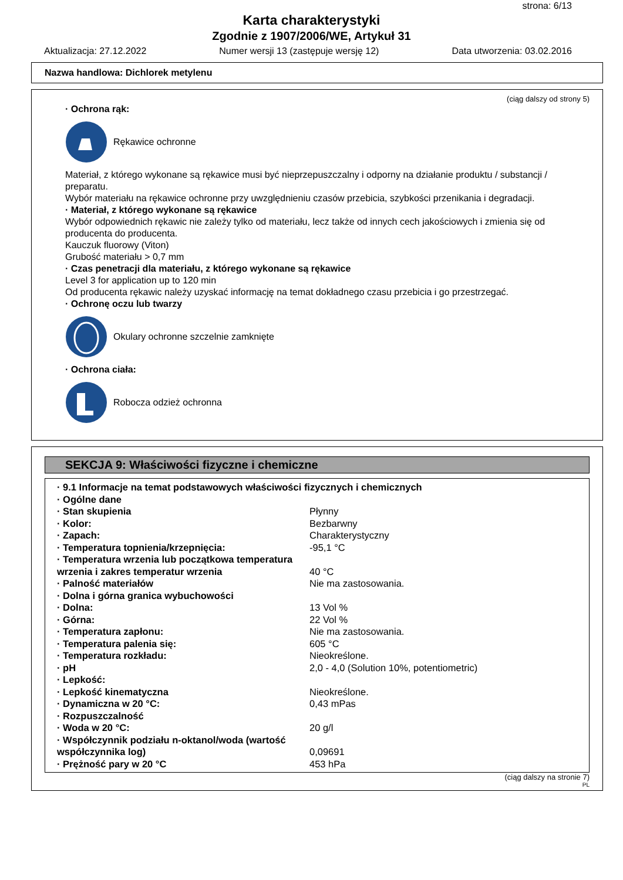strona: 6/13
Karta charakterystyki
Zgodnie z 1907/2006/WE, Artykuł 31
Aktualizacja: 27.12.2022 Numer wersji 13 (zastępuje wersję 12) Data utworzenia: 03.02.2016
Nazwa handlowa: Dichlorek metylenu
(ciąg dalszy od strony 5)
· Ochrona rąk:
Rękawice ochronne
Materiał, z którego wykonane są rękawice musi być nieprzepuszczalny i odporny na działanie produktu / substancji / preparatu.
Wybór materiału na rękawice ochronne przy uwzględnieniu czasów przebicia, szybkości przenikania i degradacji.
· Materiał, z którego wykonane są rękawice
Wybór odpowiednich rękawic nie zależy tylko od materiału, lecz także od innych cech jakościowych i zmienia się od producenta do producenta.
Kauczuk fluorowy (Viton)
Grubość materiału > 0,7 mm
· Czas penetracji dla materiału, z którego wykonane są rękawice
Level 3 for application up to 120 min
Od producenta rękawic należy uzyskać informację na temat dokładnego czasu przebicia i go przestrzegać.
· Ochronę oczu lub twarzy
Okulary ochronne szczelnie zamknięte
· Ochrona ciała:
Robocza odzież ochronna
SEKCJA 9: Właściwości fizyczne i chemiczne
| · 9.1 Informacje na temat podstawowych właściwości fizycznych i chemicznych | |
| · Ogólne dane | |
| · Stan skupienia | Płynny |
| · Kolor: | Bezbarwny |
| · Zapach: | Charakterystyczny |
| · Temperatura topnienia/krzepnięcia: | -95,1 °C |
| · Temperatura wrzenia lub początkowa temperatura wrzenia i zakres temperatur wrzenia | 40 °C |
| · Palność materiałów | Nie ma zastosowania. |
| · Dolna i górna granica wybuchowości | |
| · Dolna: | 13 Vol % |
| · Górna: | 22 Vol % |
| · Temperatura zapłonu: | Nie ma zastosowania. |
| · Temperatura palenia się: | 605 °C |
| · Temperatura rozkładu: | Nieokreślone. |
| · pH | 2,0 - 4,0 (Solution 10%, potentiometric) |
| · Lepkość: | |
| · Lepkość kinematyczna | Nieokreślone. |
| · Dynamiczna w 20 °C: | 0,43 mPas |
| · Rozpuszczalność | |
| · Woda w 20 °C: | 20 g/l |
| · Współczynnik podziału n-oktanol/woda (wartość współczynnika log) | 0,09691 |
| · Prężność pary w 20 °C | 453 hPa |
(ciąg dalszy na stronie 7)
PL